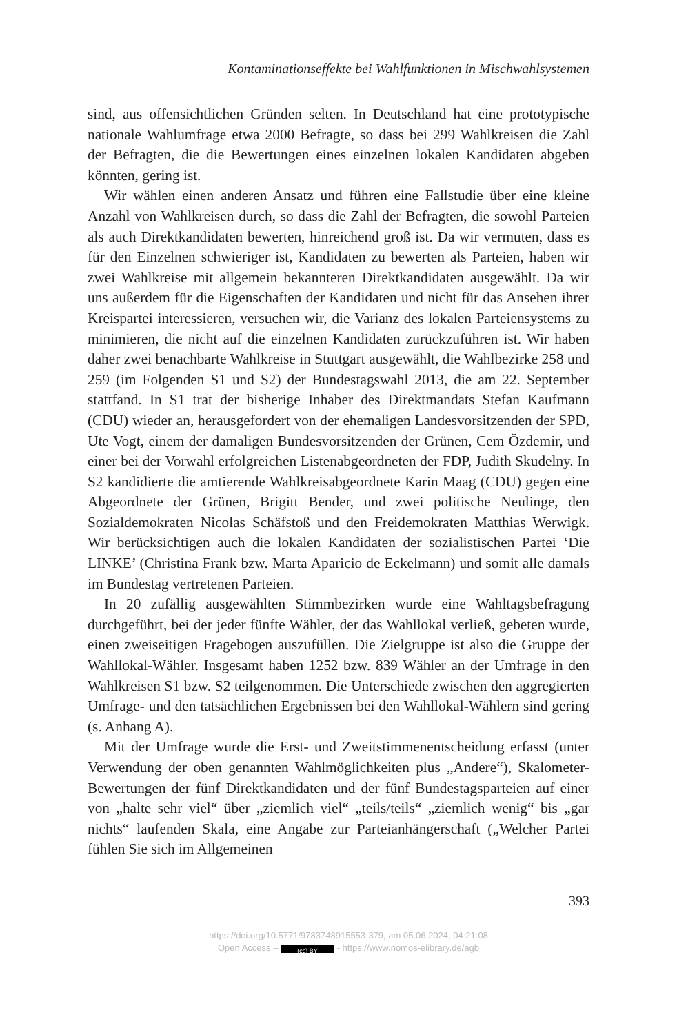Kontaminationseffekte bei Wahlfunktionen in Mischwahlsystemen
sind, aus offensichtlichen Gründen selten. In Deutschland hat eine prototypische nationale Wahlumfrage etwa 2000 Befragte, so dass bei 299 Wahlkreisen die Zahl der Befragten, die die Bewertungen eines einzelnen lokalen Kandidaten abgeben könnten, gering ist.
Wir wählen einen anderen Ansatz und führen eine Fallstudie über eine kleine Anzahl von Wahlkreisen durch, so dass die Zahl der Befragten, die sowohl Parteien als auch Direktkandidaten bewerten, hinreichend groß ist. Da wir vermuten, dass es für den Einzelnen schwieriger ist, Kandidaten zu bewerten als Parteien, haben wir zwei Wahlkreise mit allgemein bekannteren Direktkandidaten ausgewählt. Da wir uns außerdem für die Eigenschaften der Kandidaten und nicht für das Ansehen ihrer Kreispartei interessieren, versuchen wir, die Varianz des lokalen Parteiensystems zu minimieren, die nicht auf die einzelnen Kandidaten zurückzuführen ist. Wir haben daher zwei benachbarte Wahlkreise in Stuttgart ausgewählt, die Wahlbezirke 258 und 259 (im Folgenden S1 und S2) der Bundestagswahl 2013, die am 22. September stattfand. In S1 trat der bisherige Inhaber des Direktmandats Stefan Kaufmann (CDU) wieder an, herausgefordert von der ehemaligen Landesvorsitzenden der SPD, Ute Vogt, einem der damaligen Bundesvorsitzenden der Grünen, Cem Özdemir, und einer bei der Vorwahl erfolgreichen Listenabgeordneten der FDP, Judith Skudelny. In S2 kandidierte die amtierende Wahlkreisabgeordnete Karin Maag (CDU) gegen eine Abgeordnete der Grünen, Brigitt Bender, und zwei politische Neulinge, den Sozialdemokraten Nicolas Schäfstoß und den Freidemokraten Matthias Werwigk. Wir berücksichtigen auch die lokalen Kandidaten der sozialistischen Partei ‘Die LINKE’ (Christina Frank bzw. Marta Aparicio de Eckelmann) und somit alle damals im Bundestag vertretenen Parteien.
In 20 zufällig ausgewählten Stimmbezirken wurde eine Wahltagsbefragung durchgeführt, bei der jeder fünfte Wähler, der das Wahllokal verließ, gebeten wurde, einen zweiseitigen Fragebogen auszufüllen. Die Zielgruppe ist also die Gruppe der Wahllokal-Wähler. Insgesamt haben 1252 bzw. 839 Wähler an der Umfrage in den Wahlkreisen S1 bzw. S2 teilgenommen. Die Unterschiede zwischen den aggregierten Umfrage- und den tatsächlichen Ergebnissen bei den Wahllokal-Wählern sind gering (s. Anhang A).
Mit der Umfrage wurde die Erst- und Zweitstimmenentscheidung erfasst (unter Verwendung der oben genannten Wahlmöglichkeiten plus „Andere“), Skalometer-Bewertungen der fünf Direktkandidaten und der fünf Bundestagsparteien auf einer von „halte sehr viel“ über „ziemlich viel“ „teils/teils“ „ziemlich wenig“ bis „gar nichts“ laufenden Skala, eine Angabe zur Parteianhängerschaft („Welcher Partei fühlen Sie sich im Allgemeinen
393
https://doi.org/10.5771/9783748915553-379, am 05.06.2024, 04:21:08
Open Access – (cc) BY - https://www.nomos-elibrary.de/agb